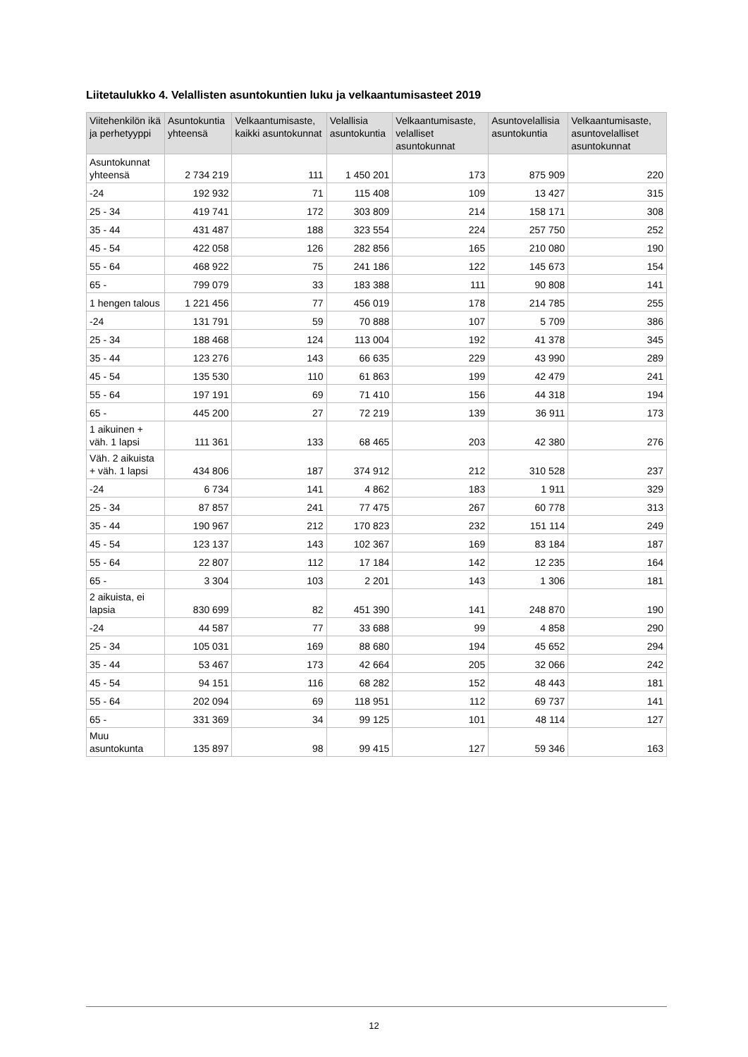Liitetaulukko 4. Velallisten asuntokuntien luku ja velkaantumisasteet 2019
| Viitehenkilön ikä ja perhetyyppi | Asuntokuntia yhteensä | Velkaantumisaste, kaikki asuntokunnat | Velallisia asuntokuntia | Velkaantumisaste, velalliset asuntokunnat | Asuntovelallisia asuntokuntia | Velkaantumisaste, asuntovelalliset asuntokunnat |
| --- | --- | --- | --- | --- | --- | --- |
| Asuntokunnat yhteensä | 2 734 219 | 111 | 1 450 201 | 173 | 875 909 | 220 |
| -24 | 192 932 | 71 | 115 408 | 109 | 13 427 | 315 |
| 25 - 34 | 419 741 | 172 | 303 809 | 214 | 158 171 | 308 |
| 35 - 44 | 431 487 | 188 | 323 554 | 224 | 257 750 | 252 |
| 45 - 54 | 422 058 | 126 | 282 856 | 165 | 210 080 | 190 |
| 55 - 64 | 468 922 | 75 | 241 186 | 122 | 145 673 | 154 |
| 65 - | 799 079 | 33 | 183 388 | 111 | 90 808 | 141 |
| 1 hengen talous | 1 221 456 | 77 | 456 019 | 178 | 214 785 | 255 |
| -24 | 131 791 | 59 | 70 888 | 107 | 5 709 | 386 |
| 25 - 34 | 188 468 | 124 | 113 004 | 192 | 41 378 | 345 |
| 35 - 44 | 123 276 | 143 | 66 635 | 229 | 43 990 | 289 |
| 45 - 54 | 135 530 | 110 | 61 863 | 199 | 42 479 | 241 |
| 55 - 64 | 197 191 | 69 | 71 410 | 156 | 44 318 | 194 |
| 65 - | 445 200 | 27 | 72 219 | 139 | 36 911 | 173 |
| 1 aikuinen + väh. 1 lapsi | 111 361 | 133 | 68 465 | 203 | 42 380 | 276 |
| Väh. 2 aikuista + väh. 1 lapsi | 434 806 | 187 | 374 912 | 212 | 310 528 | 237 |
| -24 | 6 734 | 141 | 4 862 | 183 | 1 911 | 329 |
| 25 - 34 | 87 857 | 241 | 77 475 | 267 | 60 778 | 313 |
| 35 - 44 | 190 967 | 212 | 170 823 | 232 | 151 114 | 249 |
| 45 - 54 | 123 137 | 143 | 102 367 | 169 | 83 184 | 187 |
| 55 - 64 | 22 807 | 112 | 17 184 | 142 | 12 235 | 164 |
| 65 - | 3 304 | 103 | 2 201 | 143 | 1 306 | 181 |
| 2 aikuista, ei lapsia | 830 699 | 82 | 451 390 | 141 | 248 870 | 190 |
| -24 | 44 587 | 77 | 33 688 | 99 | 4 858 | 290 |
| 25 - 34 | 105 031 | 169 | 88 680 | 194 | 45 652 | 294 |
| 35 - 44 | 53 467 | 173 | 42 664 | 205 | 32 066 | 242 |
| 45 - 54 | 94 151 | 116 | 68 282 | 152 | 48 443 | 181 |
| 55 - 64 | 202 094 | 69 | 118 951 | 112 | 69 737 | 141 |
| 65 - | 331 369 | 34 | 99 125 | 101 | 48 114 | 127 |
| Muu asuntokunta | 135 897 | 98 | 99 415 | 127 | 59 346 | 163 |
12